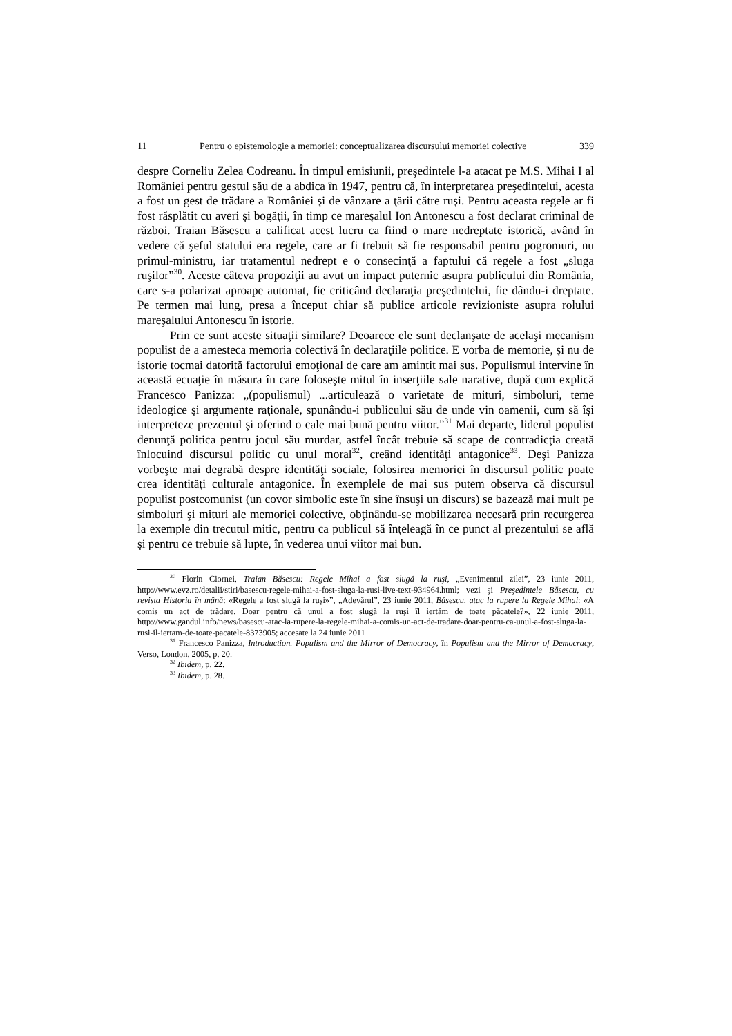11 Pentru o epistemologie a memoriei: conceptualizarea discursului memoriei colective 339
despre Corneliu Zelea Codreanu. În timpul emisiunii, preşedintele l-a atacat pe M.S. Mihai I al României pentru gestul său de a abdica în 1947, pentru că, în interpretarea preşedintelui, acesta a fost un gest de trădare a României şi de vânzare a ţării către ruşi. Pentru aceasta regele ar fi fost răsplătit cu averi şi bogăţii, în timp ce mareşalul Ion Antonescu a fost declarat criminal de război. Traian Băsescu a calificat acest lucru ca fiind o mare nedreptate istorică, având în vedere că şeful statului era regele, care ar fi trebuit să fie responsabil pentru pogromuri, nu primul-ministru, iar tratamentul nedrept e o consecinţă a faptului că regele a fost „sluga ruşilor”<sup>30</sup>. Aceste câteva propoziţii au avut un impact puternic asupra publicului din România, care s-a polarizat aproape automat, fie criticând declaraţia preşedintelui, fie dându-i dreptate. Pe termen mai lung, presa a început chiar să publice articole revizioniste asupra rolului mareşalului Antonescu în istorie.
Prin ce sunt aceste situaţii similare? Deoarece ele sunt declanşate de acelaşi mecanism populist de a amesteca memoria colectivă în declaraţiile politice. E vorba de memorie, şi nu de istorie tocmai datorită factorului emoţional de care am amintit mai sus. Populismul intervine în această ecuaţie în măsura în care foloseşte mitul în inserţiile sale narative, după cum explică Francesco Panizza: „(populismul) ...articulează o varietate de mituri, simboluri, teme ideologice şi argumente raţionale, spunându-i publicului său de unde vin oamenii, cum să îşi interpreteze prezentul şi oferind o cale mai bună pentru viitor.”<sup>31</sup> Mai departe, liderul populist denunţă politica pentru jocul său murdar, astfel încât trebuie să scape de contradicţia creată înlocuind discursul politic cu unul moral<sup>32</sup>, creând identităţi antagonice<sup>33</sup>. Deşi Panizza vorbeşte mai degrabă despre identităţi sociale, folosirea memoriei în discursul politic poate crea identităţi culturale antagonice. În exemplele de mai sus putem observa că discursul populist postcomunist (un covor simbolic este în sine însuşi un discurs) se bazează mai mult pe simboluri şi mituri ale memoriei colective, obţinându-se mobilizarea necesară prin recurgerea la exemple din trecutul mitic, pentru ca publicul să înţeleagă în ce punct al prezentului se află şi pentru ce trebuie să lupte, în vederea unui viitor mai bun.
<sup>30</sup> Florin Ciornei, Traian Băsescu: Regele Mihai a fost slugă la ruşi, „Evenimentul zilei”, 23 iunie 2011, http://www.evz.ro/detalii/stiri/basescu-regele-mihai-a-fost-sluga-la-rusi-live-text-934964.html; vezi şi Preşedintele Băsescu, cu revista Historia în mână: «Regele a fost slugă la ruşi»”, „Adevărul”, 23 iunie 2011, Băsescu, atac la rupere la Regele Mihai: «A comis un act de trădare. Doar pentru că unul a fost slugă la ruşi îl iertăm de toate păcatele?», 22 iunie 2011, http://www.gandul.info/news/basescu-atac-la-rupere-la-regele-mihai-a-comis-un-act-de-tradare-doar-pentru-ca-unul-a-fost-sluga-la-rusi-il-iertam-de-toate-pacatele-8373905; accesate la 24 iunie 2011
<sup>31</sup> Francesco Panizza, Introduction. Populism and the Mirror of Democracy, în Populism and the Mirror of Democracy, Verso, London, 2005, p. 20.
<sup>32</sup> Ibidem, p. 22.
<sup>33</sup> Ibidem, p. 28.